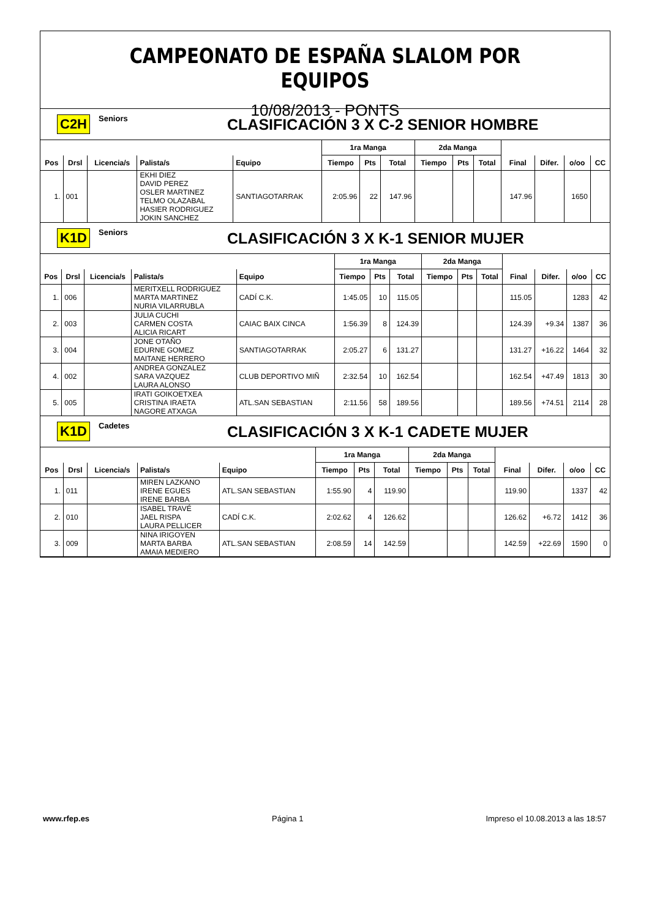CAMPEONATO DE ESPAÑA SLALOM POR EQUIPOS
10/08/2013 - PONTS
C2H Seniors CLASIFICACIÓN 3 X C-2 SENIOR HOMBRE
| | | | | | 1ra Manga | | | 2da Manga | | | | | | |
| --- | --- | --- | --- | --- | --- | --- | --- | --- | --- | --- | --- | --- | --- | --- |
| Pos | Drsl | Licencia/s | Palista/s | Equipo | Tiempo | Pts | Total | Tiempo | Pts | Total | Final | Difer. | o/oo | CC |
| 1. | 001 | | EKHI DIEZ DAVID PEREZ OSLER MARTINEZ TELMO OLAZABAL HASIER RODRIGUEZ JOKIN SANCHEZ | SANTIAGOTARRAK | 2:05.96 | 22 | 147.96 | | | | 147.96 | | 1650 | |
K1D Seniors CLASIFICACIÓN 3 X K-1 SENIOR MUJER
| | | | | | 1ra Manga | | | 2da Manga | | | | | | |
| --- | --- | --- | --- | --- | --- | --- | --- | --- | --- | --- | --- | --- | --- | --- |
| Pos | Drsl | Licencia/s | Palista/s | Equipo | Tiempo | Pts | Total | Tiempo | Pts | Total | Final | Difer. | o/oo | CC |
| 1. | 006 | | MERITXELL RODRIGUEZ MARTA MARTINEZ NURIA VILARRUBLA | CADÍ C.K. | 1:45.05 | 10 | 115.05 | | | | 115.05 | | 1283 | 42 |
| 2. | 003 | | JULIA CUCHI CARMEN COSTA ALICIA RICART | CAIAC BAIX CINCA | 1:56.39 | 8 | 124.39 | | | | 124.39 | +9.34 | 1387 | 36 |
| 3. | 004 | | JONE OTAÑO EDURNE GOMEZ MAITANE HERRERO | SANTIAGOTARRAK | 2:05.27 | 6 | 131.27 | | | | 131.27 | +16.22 | 1464 | 32 |
| 4. | 002 | | ANDREA GONZALEZ SARA VAZQUEZ LAURA ALONSO | CLUB DEPORTIVO MIÑ | 2:32.54 | 10 | 162.54 | | | | 162.54 | +47.49 | 1813 | 30 |
| 5. | 005 | | IRATI GOIKOETXEA CRISTINA IRAETA NAGORE ATXAGA | ATL.SAN SEBASTIAN | 2:11.56 | 58 | 189.56 | | | | 189.56 | +74.51 | 2114 | 28 |
K1D Cadetes CLASIFICACIÓN 3 X K-1 CADETE MUJER
| | | | | | 1ra Manga | | | 2da Manga | | | | | | |
| --- | --- | --- | --- | --- | --- | --- | --- | --- | --- | --- | --- | --- | --- | --- |
| Pos | Drsl | Licencia/s | Palista/s | Equipo | Tiempo | Pts | Total | Tiempo | Pts | Total | Final | Difer. | o/oo | CC |
| 1. | 011 | | MIREN LAZKANO IRENE EGUES IRENE BARBA | ATL.SAN SEBASTIAN | 1:55.90 | 4 | 119.90 | | | | 119.90 | | 1337 | 42 |
| 2. | 010 | | ISABEL TRAVÉ JAEL RISPA LAURA PELLICER | CADÍ C.K. | 2:02.62 | 4 | 126.62 | | | | 126.62 | +6.72 | 1412 | 36 |
| 3. | 009 | | NINA IRIGOYEN MARTA BARBA AMAIA MEDIERO | ATL.SAN SEBASTIAN | 2:08.59 | 14 | 142.59 | | | | 142.59 | +22.69 | 1590 | 0 |
www.rfep.es Página 1 Impreso el 10.08.2013 a las 18:57